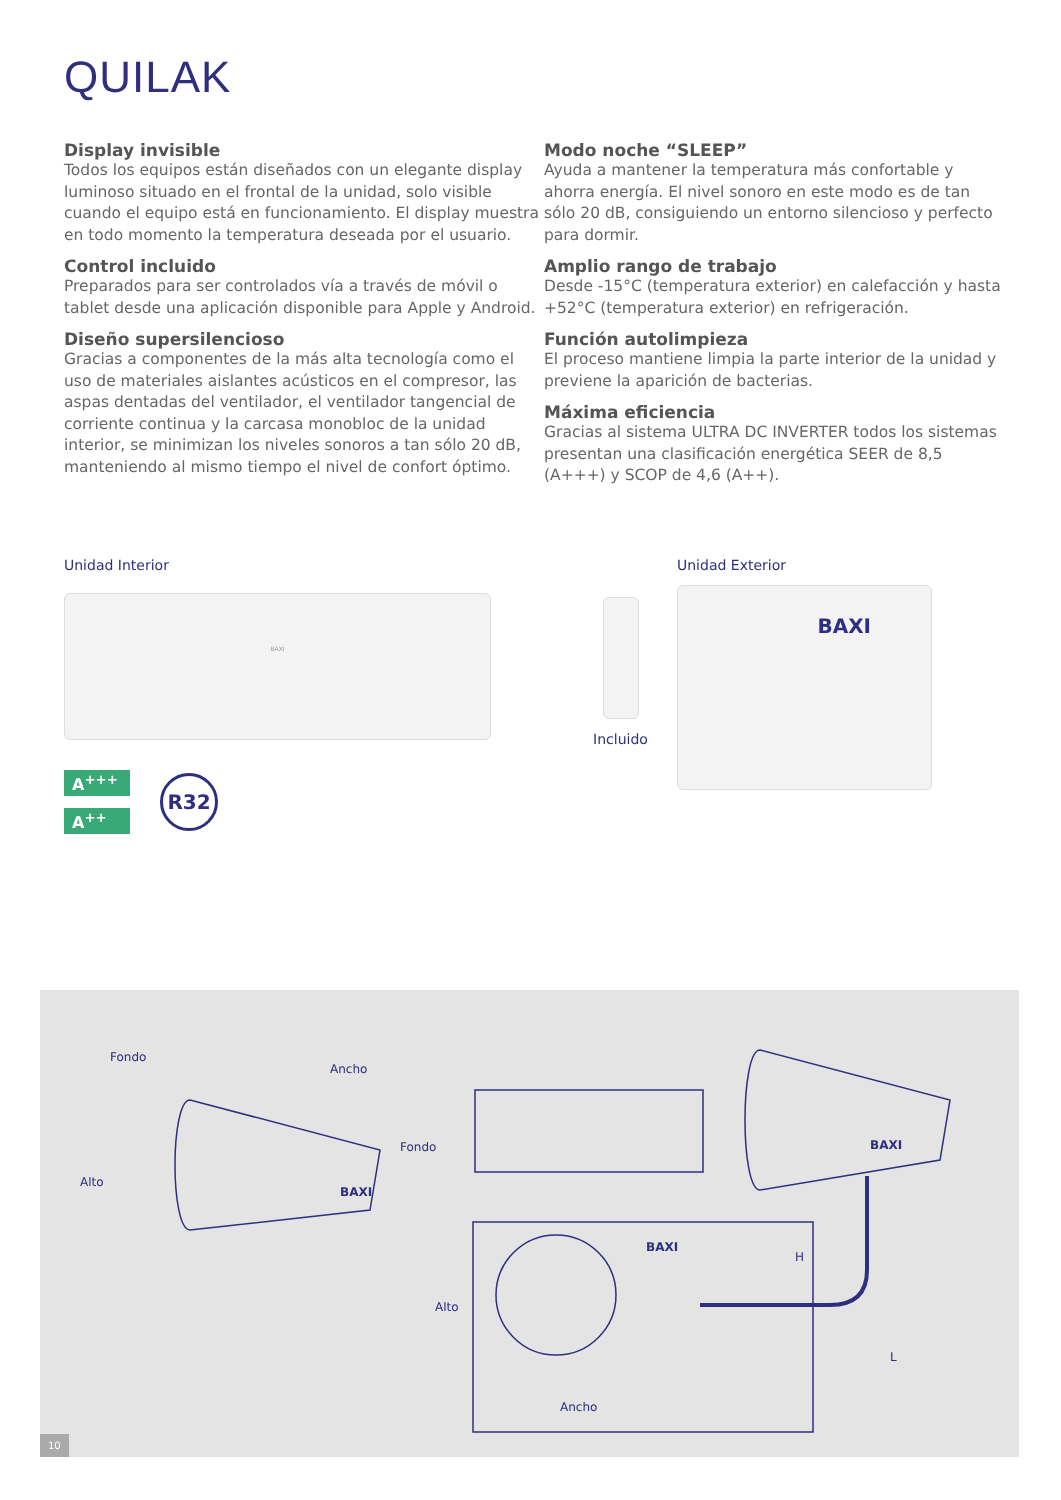QUILAK
Display invisible
Todos los equipos están diseñados con un elegante display luminoso situado en el frontal de la unidad, solo visible cuando el equipo está en funcionamiento. El display muestra en todo momento la temperatura deseada por el usuario.
Control incluido
Preparados para ser controlados vía a través de móvil o tablet desde una aplicación disponible para Apple y Android.
Diseño supersilencioso
Gracias a componentes de la más alta tecnología como el uso de materiales aislantes acústicos en el compresor, las aspas dentadas del ventilador, el ventilador tangencial de corriente continua y la carcasa monobloc de la unidad interior, se minimizan los niveles sonoros a tan sólo 20 dB, manteniendo al mismo tiempo el nivel de confort óptimo.
Modo noche “SLEEP”
Ayuda a mantener la temperatura más confortable y ahorra energía. El nivel sonoro en este modo es de tan sólo 20 dB, consiguiendo un entorno silencioso y perfecto para dormir.
Amplio rango de trabajo
Desde -15°C (temperatura exterior) en calefacción y hasta +52°C (temperatura exterior) en refrigeración.
Función autolimpieza
El proceso mantiene limpia la parte interior de la unidad y previene la aparición de bacterias.
Máxima eficiencia
Gracias al sistema ULTRA DC INVERTER todos los sistemas presentan una clasificación energética SEER de 8,5 (A+++) y SCOP de 4,6 (A++).
Unidad Interior
BAXI
A<sup>+++</sup>
A<sup>++</sup>
R32
Incluido
Unidad Exterior
BAXI
Fondo
Ancho
Alto
BAXI
Fondo BAXI
BAXI
Alto
H
L
Ancho
10